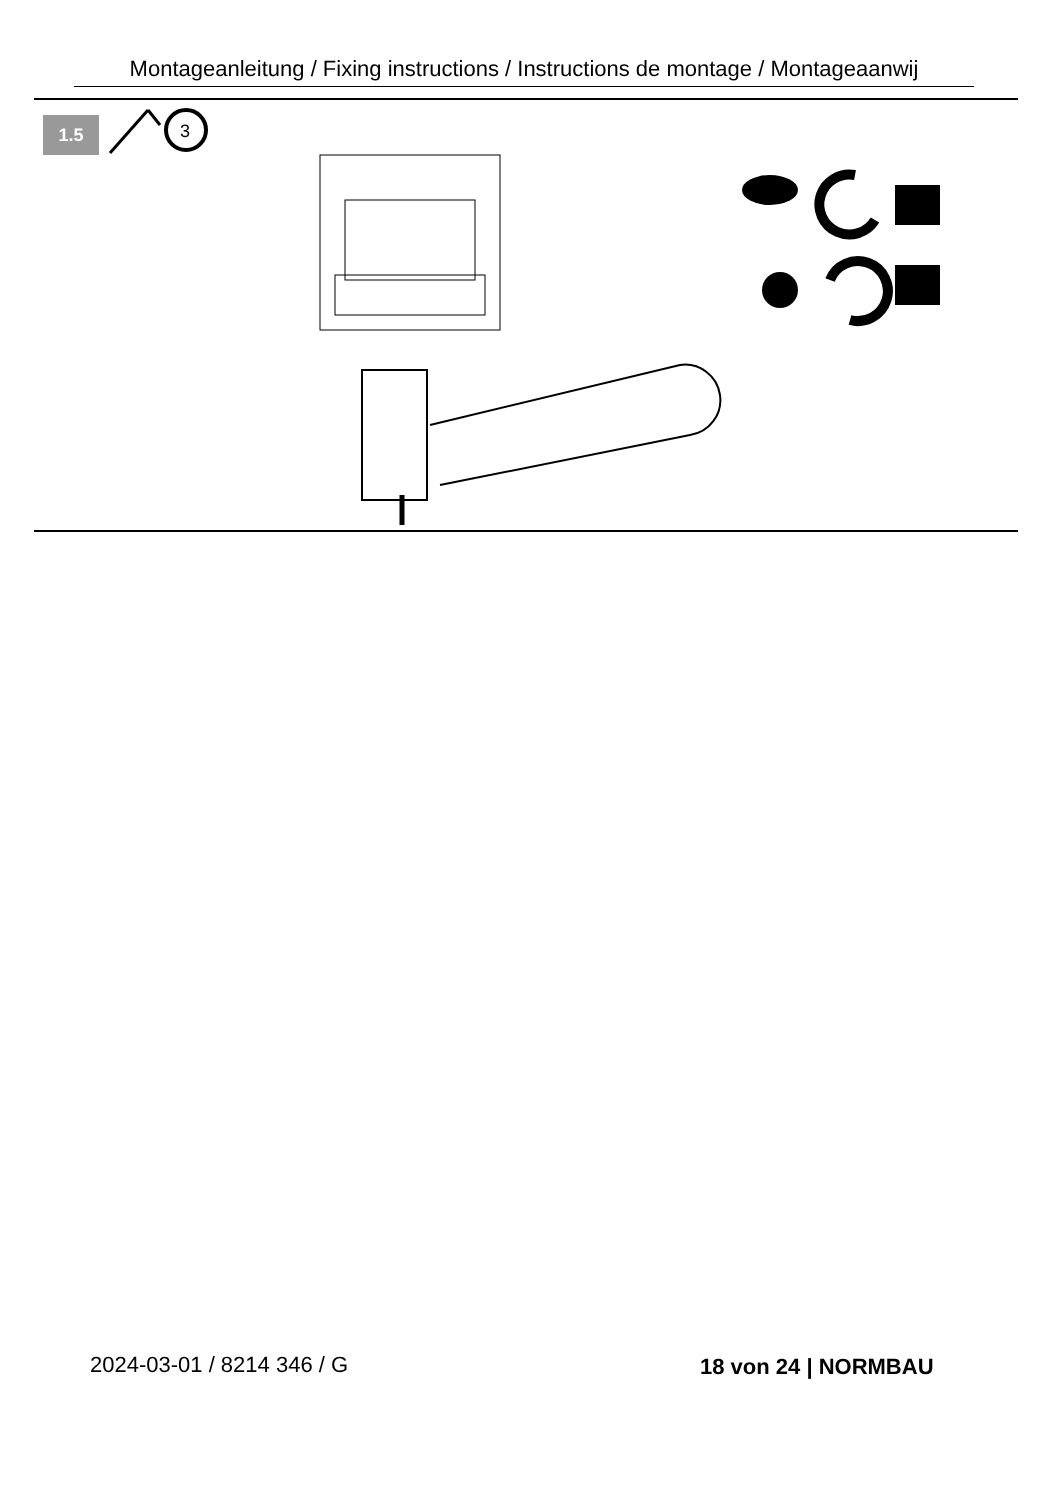Montageanleitung / Fixing instructions / Instructions de montage / Montageaanwij
1.5
3
2024-03-01 / 8214 346 / G 18 von 24 | NORMBAU